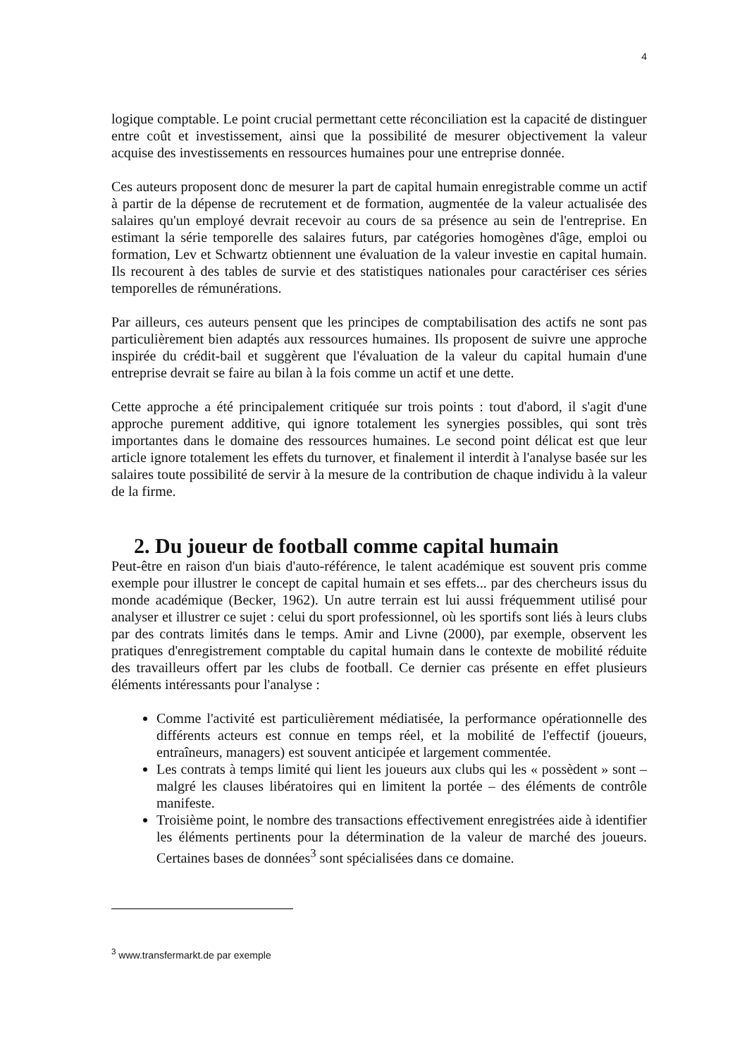4
logique comptable. Le point crucial permettant cette réconciliation est la capacité de distinguer entre coût et investissement, ainsi que la possibilité de mesurer objectivement la valeur acquise des investissements en ressources humaines pour une entreprise donnée.
Ces auteurs proposent donc de mesurer la part de capital humain enregistrable comme un actif à partir de la dépense de recrutement et de formation, augmentée de la valeur actualisée des salaires qu'un employé devrait recevoir au cours de sa présence au sein de l'entreprise. En estimant la série temporelle des salaires futurs, par catégories homogènes d'âge, emploi ou formation, Lev et Schwartz obtiennent une évaluation de la valeur investie en capital humain. Ils recourent à des tables de survie et des statistiques nationales pour caractériser ces séries temporelles de rémunérations.
Par ailleurs, ces auteurs pensent que les principes de comptabilisation des actifs ne sont pas particulièrement bien adaptés aux ressources humaines. Ils proposent de suivre une approche inspirée du crédit-bail et suggèrent que l'évaluation de la valeur du capital humain d'une entreprise devrait se faire au bilan à la fois comme un actif et une dette.
Cette approche a été principalement critiquée sur trois points : tout d'abord, il s'agit d'une approche purement additive, qui ignore totalement les synergies possibles, qui sont très importantes dans le domaine des ressources humaines. Le second point délicat est que leur article ignore totalement les effets du turnover, et finalement il interdit à l'analyse basée sur les salaires toute possibilité de servir à la mesure de la contribution de chaque individu à la valeur de la firme.
2. Du joueur de football comme capital humain
Peut-être en raison d'un biais d'auto-référence, le talent académique est souvent pris comme exemple pour illustrer le concept de capital humain et ses effets... par des chercheurs issus du monde académique (Becker, 1962). Un autre terrain est lui aussi fréquemment utilisé pour analyser et illustrer ce sujet : celui du sport professionnel, où les sportifs sont liés à leurs clubs par des contrats limités dans le temps. Amir and Livne (2000), par exemple, observent les pratiques d'enregistrement comptable du capital humain dans le contexte de mobilité réduite des travailleurs offert par les clubs de football. Ce dernier cas présente en effet plusieurs éléments intéressants pour l'analyse :
Comme l'activité est particulièrement médiatisée, la performance opérationnelle des différents acteurs est connue en temps réel, et la mobilité de l'effectif (joueurs, entraîneurs, managers) est souvent anticipée et largement commentée.
Les contrats à temps limité qui lient les joueurs aux clubs qui les « possèdent » sont – malgré les clauses libératoires qui en limitent la portée – des éléments de contrôle manifeste.
Troisième point, le nombre des transactions effectivement enregistrées aide à identifier les éléments pertinents pour la détermination de la valeur de marché des joueurs. Certaines bases de données<sup>3</sup> sont spécialisées dans ce domaine.
<sup>3</sup> www.transfermarkt.de par exemple